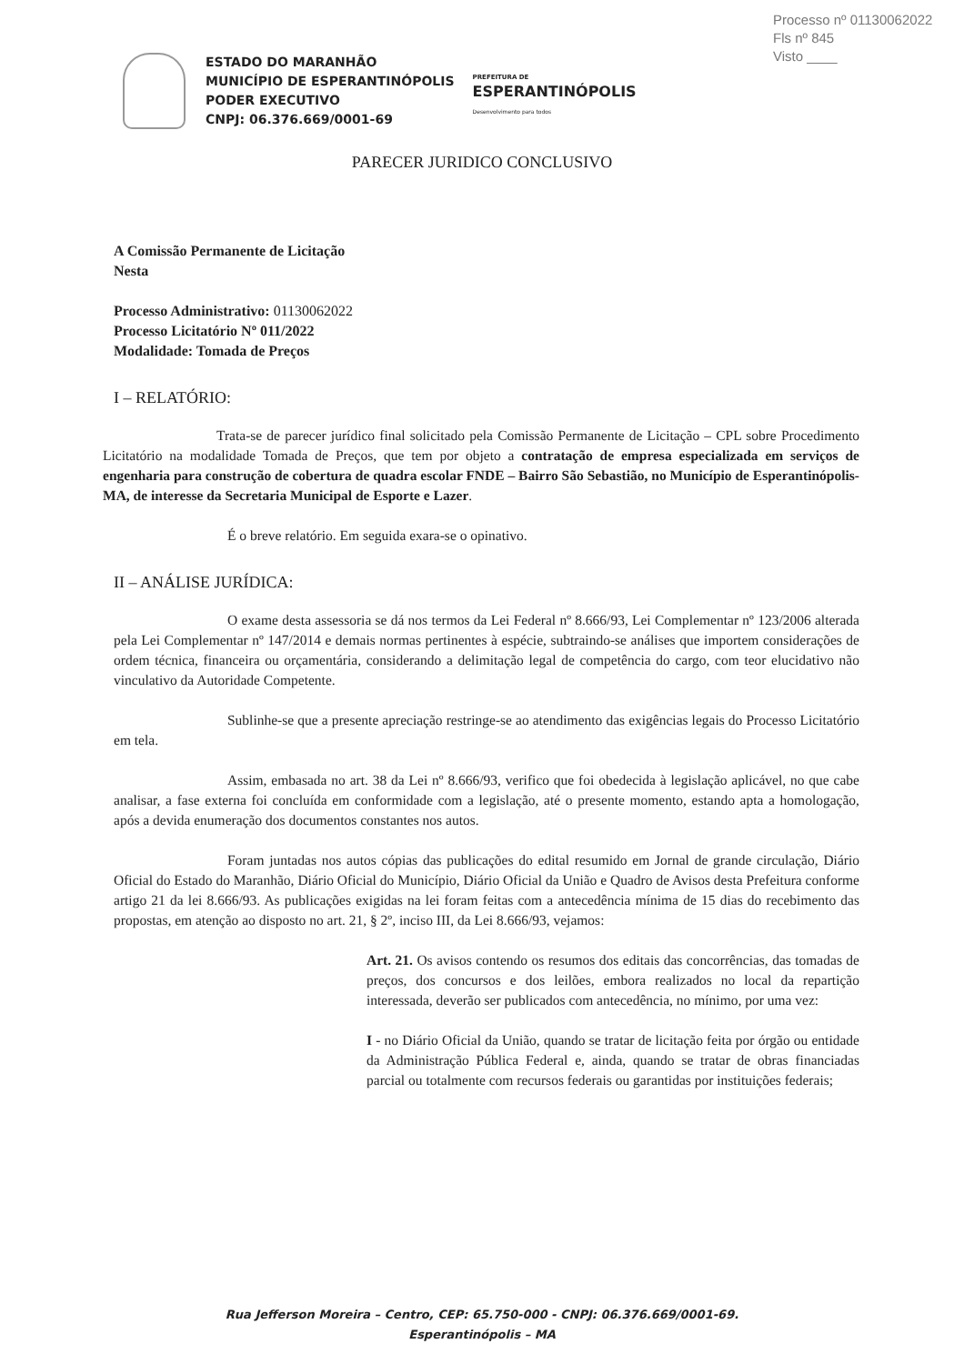Processo nº 01130062022
Fls nº 845
Visto ____
ESTADO DO MARANHÃO
MUNICÍPIO DE ESPERANTINÓPOLIS
PODER EXECUTIVO
CNPJ: 06.376.669/0001-69
PREFEITURA DE
ESPERANTINÓPOLIS
Desenvolvimento para todos
PARECER JURIDICO CONCLUSIVO
A Comissão Permanente de Licitação
Nesta
Processo Administrativo: 01130062022
Processo Licitatório Nº 011/2022
Modalidade: Tomada de Preços
I – RELATÓRIO:
Trata-se de parecer jurídico final solicitado pela Comissão Permanente de Licitação – CPL sobre Procedimento Licitatório na modalidade Tomada de Preços, que tem por objeto a contratação de empresa especializada em serviços de engenharia para construção de cobertura de quadra escolar FNDE – Bairro São Sebastião, no Município de Esperantinópolis-MA, de interesse da Secretaria Municipal de Esporte e Lazer.
É o breve relatório. Em seguida exara-se o opinativo.
II – ANÁLISE JURÍDICA:
O exame desta assessoria se dá nos termos da Lei Federal nº 8.666/93, Lei Complementar nº 123/2006 alterada pela Lei Complementar nº 147/2014 e demais normas pertinentes à espécie, subtraindo-se análises que importem considerações de ordem técnica, financeira ou orçamentária, considerando a delimitação legal de competência do cargo, com teor elucidativo não vinculativo da Autoridade Competente.
Sublinhe-se que a presente apreciação restringe-se ao atendimento das exigências legais do Processo Licitatório em tela.
Assim, embasada no art. 38 da Lei nº 8.666/93, verifico que foi obedecida à legislação aplicável, no que cabe analisar, a fase externa foi concluída em conformidade com a legislação, até o presente momento, estando apta a homologação, após a devida enumeração dos documentos constantes nos autos.
Foram juntadas nos autos cópias das publicações do edital resumido em Jornal de grande circulação, Diário Oficial do Estado do Maranhão, Diário Oficial do Município, Diário Oficial da União e Quadro de Avisos desta Prefeitura conforme artigo 21 da lei 8.666/93. As publicações exigidas na lei foram feitas com a antecedência mínima de 15 dias do recebimento das propostas, em atenção ao disposto no art. 21, § 2º, inciso III, da Lei 8.666/93, vejamos:
Art. 21. Os avisos contendo os resumos dos editais das concorrências, das tomadas de preços, dos concursos e dos leilões, embora realizados no local da repartição interessada, deverão ser publicados com antecedência, no mínimo, por uma vez:
I - no Diário Oficial da União, quando se tratar de licitação feita por órgão ou entidade da Administração Pública Federal e, ainda, quando se tratar de obras financiadas parcial ou totalmente com recursos federais ou garantidas por instituições federais;
Rua Jefferson Moreira – Centro, CEP: 65.750-000 - CNPJ: 06.376.669/0001-69.
Esperantinópolis – MA